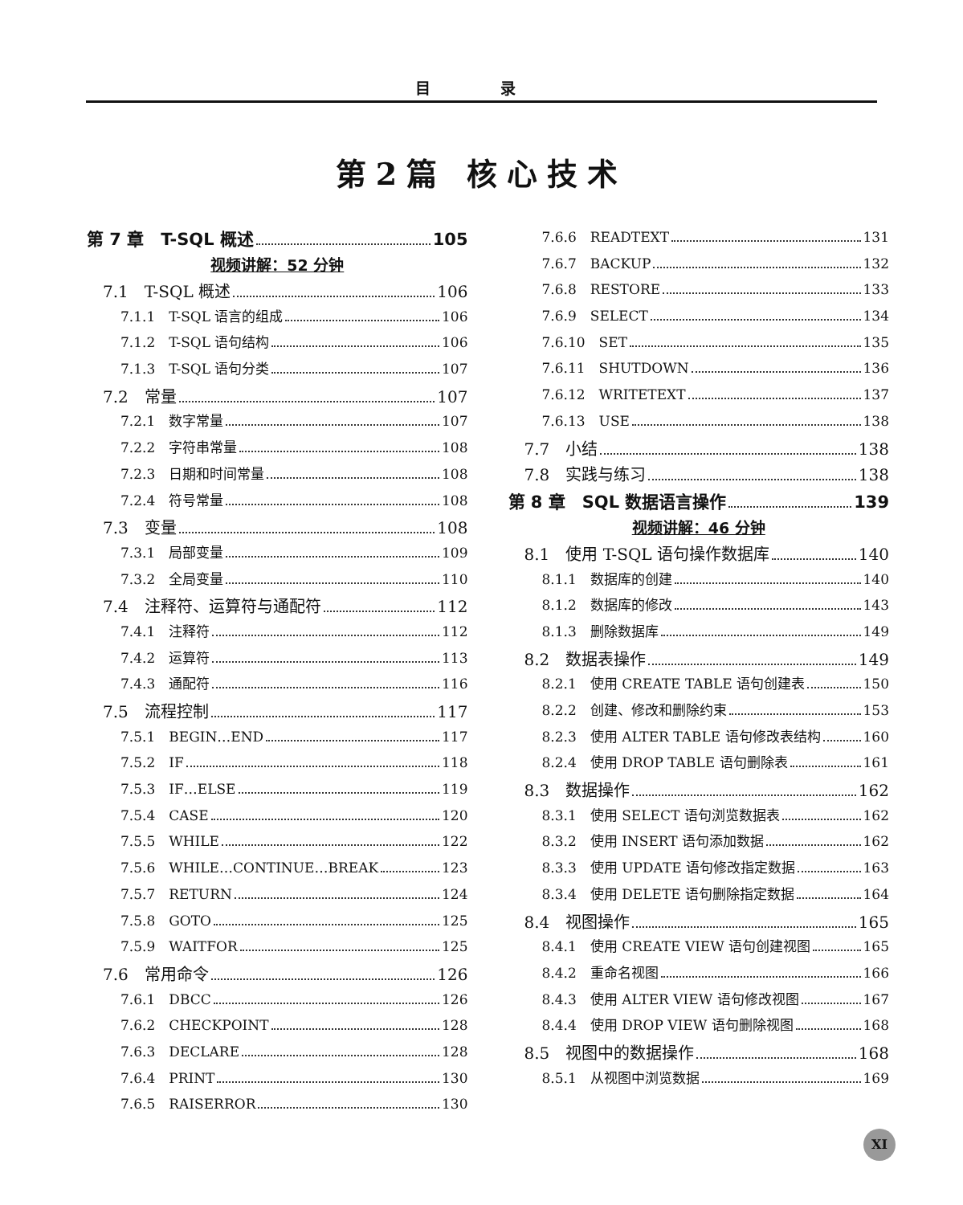目 录
第2篇 核心技术
第 7 章　T-SQL 概述 105
视频讲解：52 分钟
7.1　T-SQL 概述 106
7.1.1　T-SQL 语言的组成 106
7.1.2　T-SQL 语句结构 106
7.1.3　T-SQL 语句分类 107
7.2　常量 107
7.2.1　数字常量 107
7.2.2　字符串常量 108
7.2.3　日期和时间常量 108
7.2.4　符号常量 108
7.3　变量 108
7.3.1　局部变量 109
7.3.2　全局变量 110
7.4　注释符、运算符与通配符 112
7.4.1　注释符 112
7.4.2　运算符 113
7.4.3　通配符 116
7.5　流程控制 117
7.5.1　BEGIN…END 117
7.5.2　IF 118
7.5.3　IF…ELSE 119
7.5.4　CASE 120
7.5.5　WHILE 122
7.5.6　WHILE…CONTINUE…BREAK 123
7.5.7　RETURN 124
7.5.8　GOTO 125
7.5.9　WAITFOR 125
7.6　常用命令 126
7.6.1　DBCC 126
7.6.2　CHECKPOINT 128
7.6.3　DECLARE 128
7.6.4　PRINT 130
7.6.5　RAISERROR 130
7.6.6　READTEXT 131
7.6.7　BACKUP 132
7.6.8　RESTORE 133
7.6.9　SELECT 134
7.6.10　SET 135
7.6.11　SHUTDOWN 136
7.6.12　WRITETEXT 137
7.6.13　USE 138
7.7　小结 138
7.8　实践与练习 138
第 8 章　SQL 数据语言操作 139
视频讲解：46 分钟
8.1　使用 T-SQL 语句操作数据库 140
8.1.1　数据库的创建 140
8.1.2　数据库的修改 143
8.1.3　删除数据库 149
8.2　数据表操作 149
8.2.1　使用 CREATE TABLE 语句创建表 150
8.2.2　创建、修改和删除约束 153
8.2.3　使用 ALTER TABLE 语句修改表结构 160
8.2.4　使用 DROP TABLE 语句删除表 161
8.3　数据操作 162
8.3.1　使用 SELECT 语句浏览数据表 162
8.3.2　使用 INSERT 语句添加数据 162
8.3.3　使用 UPDATE 语句修改指定数据 163
8.3.4　使用 DELETE 语句删除指定数据 164
8.4　视图操作 165
8.4.1　使用 CREATE VIEW 语句创建视图 165
8.4.2　重命名视图 166
8.4.3　使用 ALTER VIEW 语句修改视图 167
8.4.4　使用 DROP VIEW 语句删除视图 168
8.5　视图中的数据操作 168
8.5.1　从视图中浏览数据 169
XI